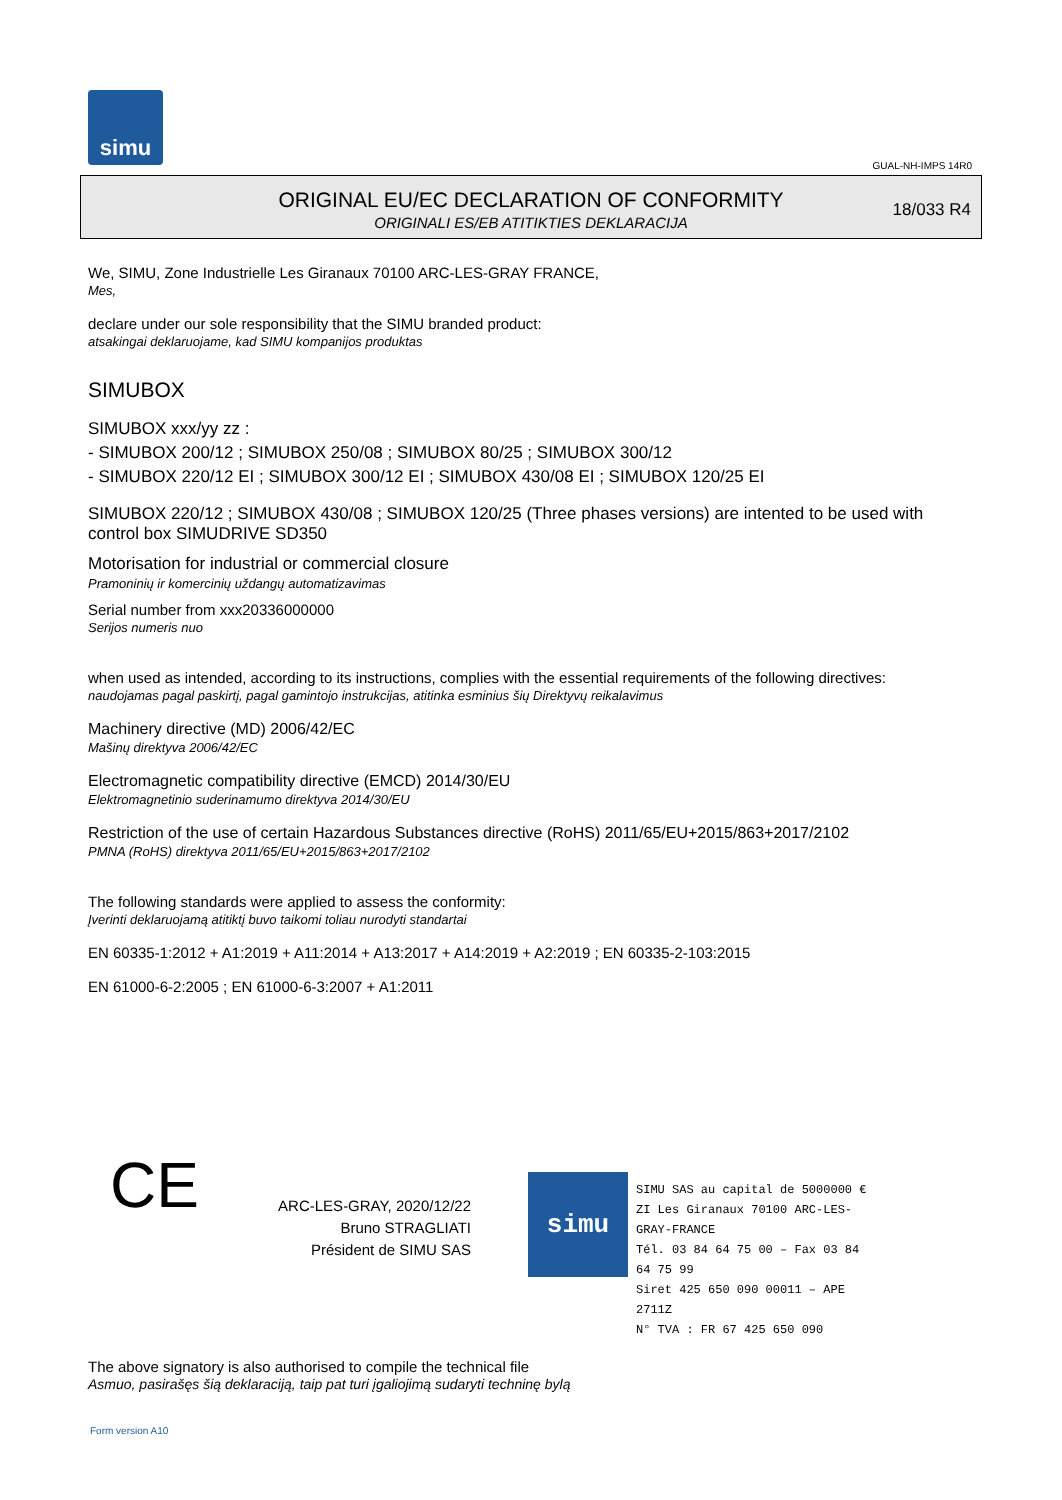simu
GUAL-NH-IMPS 14R0
ORIGINAL EU/EC DECLARATION OF CONFORMITY
ORIGINALI ES/EB ATITIKTIES DEKLARACIJA
18/033 R4
We, SIMU, Zone Industrielle Les Giranaux 70100 ARC-LES-GRAY FRANCE,
Mes,
declare under our sole responsibility that the SIMU branded product:
atsakingai deklaruojame, kad SIMU kompanijos produktas
SIMUBOX
SIMUBOX xxx/yy zz :
- SIMUBOX 200/12 ; SIMUBOX 250/08 ; SIMUBOX 80/25 ; SIMUBOX 300/12
- SIMUBOX 220/12 EI ; SIMUBOX 300/12 EI ; SIMUBOX 430/08 EI ; SIMUBOX 120/25 EI
SIMUBOX 220/12 ; SIMUBOX 430/08 ; SIMUBOX 120/25 (Three phases versions) are intented to be used with control box SIMUDRIVE SD350
Motorisation for industrial or commercial closure
Pramoninių ir komercinių uždangų automatizavimas
Serial number from xxx20336000000
Serijos numeris nuo
when used as intended, according to its instructions, complies with the essential requirements of the following directives:
naudojamas pagal paskirtį, pagal gamintojo instrukcijas, atitinka esminius šių Direktyvų reikalavimus
Machinery directive (MD) 2006/42/EC
Mašinų direktyva 2006/42/EC
Electromagnetic compatibility directive (EMCD) 2014/30/EU
Elektromagnetinio suderinamumo direktyva 2014/30/EU
Restriction of the use of certain Hazardous Substances directive (RoHS) 2011/65/EU+2015/863+2017/2102
PMNA (RoHS) direktyva 2011/65/EU+2015/863+2017/2102
The following standards were applied to assess the conformity:
Įverinti deklaruojamą atitiktį buvo taikomi toliau nurodyti standartai
EN 60335-1:2012 + A1:2019 + A11:2014 + A13:2017 + A14:2019 + A2:2019 ; EN 60335-2-103:2015
EN 61000-6-2:2005 ; EN 61000-6-3:2007 + A1:2011
CE
ARC-LES-GRAY, 2020/12/22
Bruno STRAGLIATI
Président de SIMU SAS
simu
SIMU SAS au capital de 5000000 €
ZI Les Giranaux 70100 ARC-LES-GRAY-FRANCE
Tél. 03 84 64 75 00 – Fax 03 84 64 75 99
Siret 425 650 090 00011 – APE 2711Z
N° TVA : FR 67 425 650 090
The above signatory is also authorised to compile the technical file
Asmuo, pasirašęs šią deklaraciją, taip pat turi įgaliojimą sudaryti techninę bylą
Form version A10